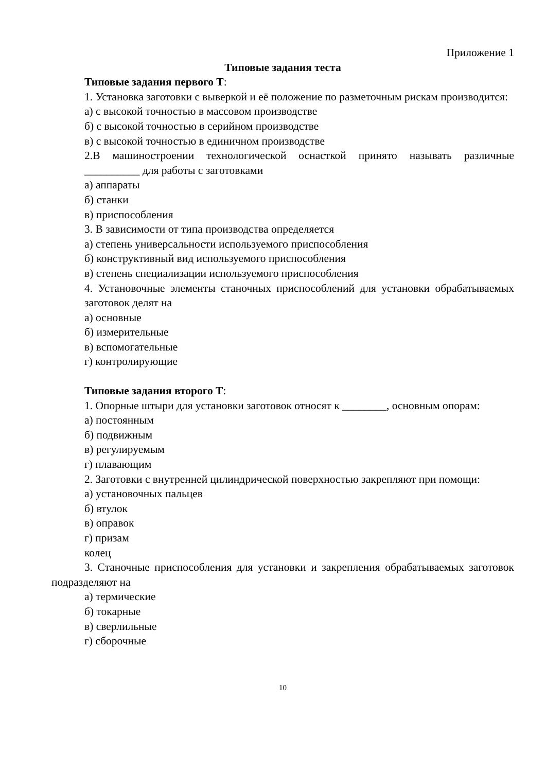Приложение 1
Типовые задания теста
Типовые задания первого Т:
1. Установка заготовки с выверкой и её положение по разметочным рискам производится:
а) с высокой точностью в массовом производстве
б) с высокой точностью в серийном производстве
в) с высокой точностью в единичном производстве
2.В машиностроении технологической оснасткой принято называть различные __________ для работы с заготовками
а) аппараты
б) станки
в) приспособления
3. В зависимости от типа производства определяется
а) степень универсальности используемого приспособления
б) конструктивный вид используемого приспособления
в) степень специализации используемого приспособления
4. Установочные элементы станочных приспособлений для установки обрабатываемых заготовок делят на
а) основные
б) измерительные
в) вспомогательные
г) контролирующие
Типовые задания второго Т:
1. Опорные штыри для установки заготовок относят к ________, основным опорам:
а) постоянным
б) подвижным
в) регулируемым
г) плавающим
2. Заготовки с внутренней цилиндрической поверхностью закрепляют при помощи:
а) установочных пальцев
б) втулок
в) оправок
г) призам
колец
3. Станочные приспособления для установки и закрепления обрабатываемых заготовок подразделяют на
а) термические
б) токарные
в) сверлильные
г) сборочные
10